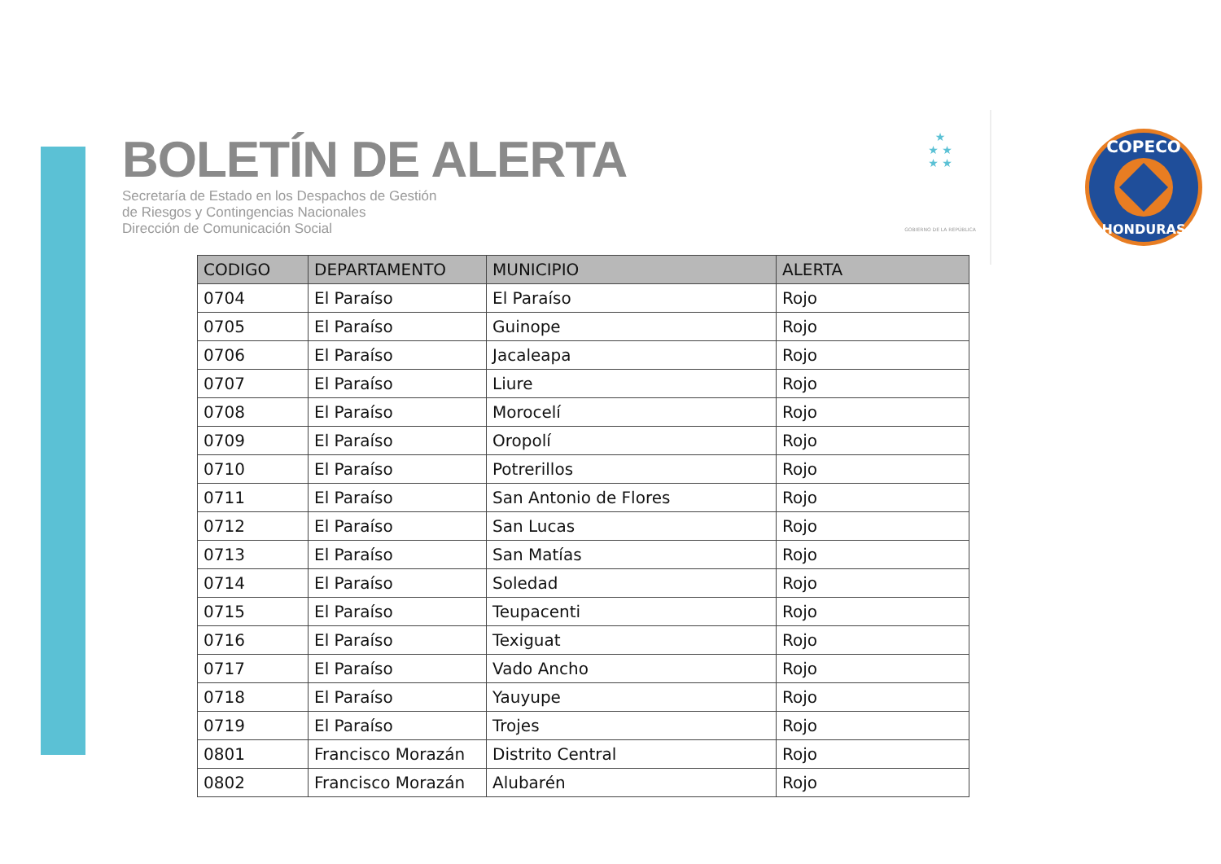BOLETÍN DE ALERTA
Secretaría de Estado en los Despachos de Gestión
de Riesgos y Contingencias Nacionales
Dirección de Comunicación Social
★
★ ★
★ ★
GOBIERNO DE LA REPÚBLICA
COPECO
HONDURAS
| CODIGO | DEPARTAMENTO | MUNICIPIO | ALERTA |
| --- | --- | --- | --- |
| 0704 | El Paraíso | El Paraíso | Rojo |
| 0705 | El Paraíso | Guinope | Rojo |
| 0706 | El Paraíso | Jacaleapa | Rojo |
| 0707 | El Paraíso | Liure | Rojo |
| 0708 | El Paraíso | Morocelí | Rojo |
| 0709 | El Paraíso | Oropolí | Rojo |
| 0710 | El Paraíso | Potrerillos | Rojo |
| 0711 | El Paraíso | San Antonio de Flores | Rojo |
| 0712 | El Paraíso | San Lucas | Rojo |
| 0713 | El Paraíso | San Matías | Rojo |
| 0714 | El Paraíso | Soledad | Rojo |
| 0715 | El Paraíso | Teupacenti | Rojo |
| 0716 | El Paraíso | Texiguat | Rojo |
| 0717 | El Paraíso | Vado Ancho | Rojo |
| 0718 | El Paraíso | Yauyupe | Rojo |
| 0719 | El Paraíso | Trojes | Rojo |
| 0801 | Francisco Morazán | Distrito Central | Rojo |
| 0802 | Francisco Morazán | Alubarén | Rojo |